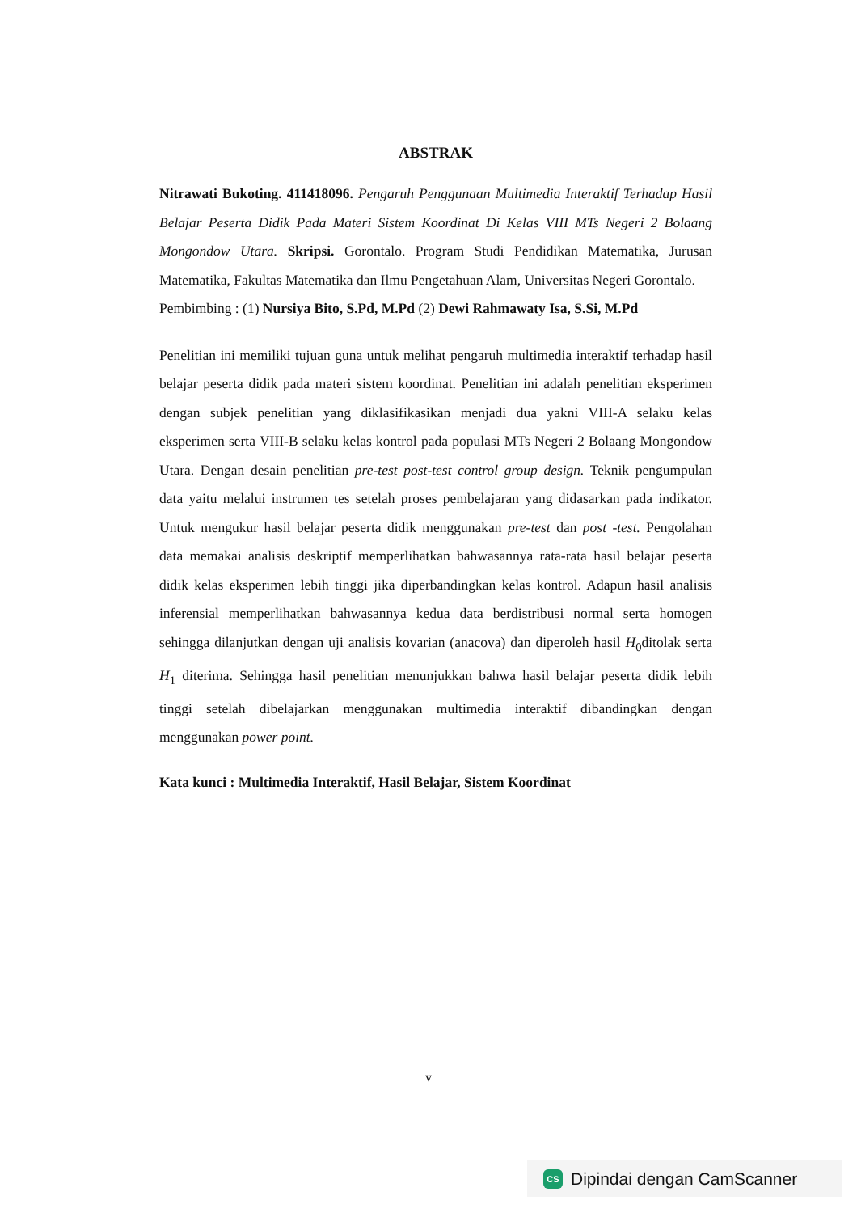ABSTRAK
Nitrawati Bukoting. 411418096. Pengaruh Penggunaan Multimedia Interaktif Terhadap Hasil Belajar Peserta Didik Pada Materi Sistem Koordinat Di Kelas VIII MTs Negeri 2 Bolaang Mongondow Utara. Skripsi. Gorontalo. Program Studi Pendidikan Matematika, Jurusan Matematika, Fakultas Matematika dan Ilmu Pengetahuan Alam, Universitas Negeri Gorontalo.
Pembimbing : (1) Nursiya Bito, S.Pd, M.Pd (2) Dewi Rahmawaty Isa, S.Si, M.Pd
Penelitian ini memiliki tujuan guna untuk melihat pengaruh multimedia interaktif terhadap hasil belajar peserta didik pada materi sistem koordinat. Penelitian ini adalah penelitian eksperimen dengan subjek penelitian yang diklasifikasikan menjadi dua yakni VIII-A selaku kelas eksperimen serta VIII-B selaku kelas kontrol pada populasi MTs Negeri 2 Bolaang Mongondow Utara. Dengan desain penelitian pre-test post-test control group design. Teknik pengumpulan data yaitu melalui instrumen tes setelah proses pembelajaran yang didasarkan pada indikator. Untuk mengukur hasil belajar peserta didik menggunakan pre-test dan post -test. Pengolahan data memakai analisis deskriptif memperlihatkan bahwasannya rata-rata hasil belajar peserta didik kelas eksperimen lebih tinggi jika diperbandingkan kelas kontrol. Adapun hasil analisis inferensial memperlihatkan bahwasannya kedua data berdistribusi normal serta homogen sehingga dilanjutkan dengan uji analisis kovarian (anacova) dan diperoleh hasil H<sub>0</sub>ditolak serta H<sub>1</sub> diterima. Sehingga hasil penelitian menunjukkan bahwa hasil belajar peserta didik lebih tinggi setelah dibelajarkan menggunakan multimedia interaktif dibandingkan dengan menggunakan power point.
Kata kunci : Multimedia Interaktif, Hasil Belajar, Sistem Koordinat
v
CS Dipindai dengan CamScanner